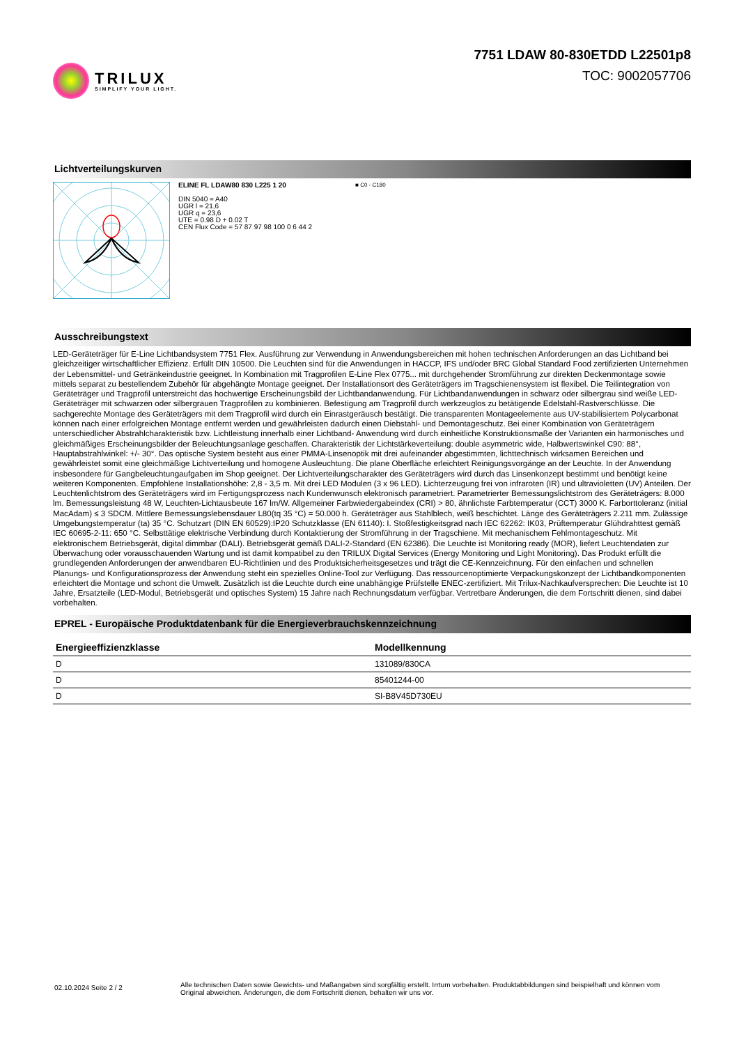TRILUX
SIMPLIFY YOUR LIGHT.
7751 LDAW 80-830ETDD L22501p8
TOC: 9002057706
Lichtverteilungskurven
ELINE FL LDAW80 830 L225 1 20
DIN 5040 = A40
UGR l = 21,6
UGR q = 23,6
UTE = 0.98 D + 0.02 T
CEN Flux Code = 57 87 97 98 100 0 6 44 2
■ C0 - C180
Ausschreibungstext
LED-Geräteträger für E-Line Lichtbandsystem 7751 Flex. Ausführung zur Verwendung in Anwendungsbereichen mit hohen technischen Anforderungen an das Lichtband bei gleichzeitiger wirtschaftlicher Effizienz. Erfüllt DIN 10500. Die Leuchten sind für die Anwendungen in HACCP, IFS und/oder BRC Global Standard Food zertifizierten Unternehmen der Lebensmittel- und Getränkeindustrie geeignet. In Kombination mit Tragprofilen E-Line Flex 0775... mit durchgehender Stromführung zur direkten Deckenmontage sowie mittels separat zu bestellendem Zubehör für abgehängte Montage geeignet. Der Installationsort des Geräteträgers im Tragschienensystem ist flexibel. Die Teilintegration von Geräteträger und Tragprofil unterstreicht das hochwertige Erscheinungsbild der Lichtbandanwendung. Für Lichtbandanwendungen in schwarz oder silbergrau sind weiße LED-Geräteträger mit schwarzen oder silbergrauen Tragprofilen zu kombinieren. Befestigung am Tragprofil durch werkzeuglos zu betätigende Edelstahl-Rastverschlüsse. Die sachgerechte Montage des Geräteträgers mit dem Tragprofil wird durch ein Einrastgeräusch bestätigt. Die transparenten Montageelemente aus UV-stabilisiertem Polycarbonat können nach einer erfolgreichen Montage entfernt werden und gewährleisten dadurch einen Diebstahl- und Demontageschutz. Bei einer Kombination von Geräteträgern unterschiedlicher Abstrahlcharakteristik bzw. Lichtleistung innerhalb einer Lichtband- Anwendung wird durch einheitliche Konstruktionsmaße der Varianten ein harmonisches und gleichmäßiges Erscheinungsbilder der Beleuchtungsanlage geschaffen. Charakteristik der Lichtstärkeverteilung: double asymmetric wide, Halbwertswinkel C90: 88°, Hauptabstrahlwinkel: +/- 30°. Das optische System besteht aus einer PMMA-Linsenoptik mit drei aufeinander abgestimmten, lichttechnisch wirksamen Bereichen und gewährleistet somit eine gleichmäßige Lichtverteilung und homogene Ausleuchtung. Die plane Oberfläche erleichtert Reinigungsvorgänge an der Leuchte. In der Anwendung insbesondere für Gangbeleuchtungaufgaben im Shop geeignet. Der Lichtverteilungscharakter des Geräteträgers wird durch das Linsenkonzept bestimmt und benötigt keine weiteren Komponenten. Empfohlene Installationshöhe: 2,8 - 3,5 m. Mit drei LED Modulen (3 x 96 LED). Lichterzeugung frei von infraroten (IR) und ultravioletten (UV) Anteilen. Der Leuchtenlichtstrom des Geräteträgers wird im Fertigungsprozess nach Kundenwunsch elektronisch parametriert. Parametrierter Bemessungslichtstrom des Geräteträgers: 8.000 lm. Bemessungsleistung 48 W, Leuchten-Lichtausbeute 167 lm/W. Allgemeiner Farbwiedergabeindex (CRI) > 80, ähnlichste Farbtemperatur (CCT) 3000 K. Farborttoleranz (initial MacAdam) ≤ 3 SDCM. Mittlere Bemessungslebensdauer L80(tq 35 °C) = 50.000 h. Geräteträger aus Stahlblech, weiß beschichtet. Länge des Geräteträgers 2.211 mm. Zulässige Umgebungstemperatur (ta) 35 °C. Schutzart (DIN EN 60529):IP20 Schutzklasse (EN 61140): I. Stoßfestigkeitsgrad nach IEC 62262: IK03, Prüftemperatur Glühdrahttest gemäß IEC 60695-2-11: 650 °C. Selbsttätige elektrische Verbindung durch Kontaktierung der Stromführung in der Tragschiene. Mit mechanischem Fehlmontageschutz. Mit elektronischem Betriebsgerät, digital dimmbar (DALI). Betriebsgerät gemäß DALI-2-Standard (EN 62386). Die Leuchte ist Monitoring ready (MOR), liefert Leuchtendaten zur Überwachung oder vorausschauenden Wartung und ist damit kompatibel zu den TRILUX Digital Services (Energy Monitoring und Light Monitoring). Das Produkt erfüllt die grundlegenden Anforderungen der anwendbaren EU-Richtlinien und des Produktsicherheitsgesetzes und trägt die CE-Kennzeichnung. Für den einfachen und schnellen Planungs- und Konfigurationsprozess der Anwendung steht ein spezielles Online-Tool zur Verfügung. Das ressourcenoptimierte Verpackungskonzept der Lichtbandkomponenten erleichtert die Montage und schont die Umwelt. Zusätzlich ist die Leuchte durch eine unabhängige Prüfstelle ENEC-zertifiziert. Mit Trilux-Nachkaufversprechen: Die Leuchte ist 10 Jahre, Ersatzteile (LED-Modul, Betriebsgerät und optisches System) 15 Jahre nach Rechnungsdatum verfügbar. Vertretbare Änderungen, die dem Fortschritt dienen, sind dabei vorbehalten.
EPREL - Europäische Produktdatenbank für die Energieverbrauchskennzeichnung
| Energieeffizienzklasse | Modellkennung |
| --- | --- |
| D | 131089/830CA |
| D | 85401244-00 |
| D | SI-B8V45D730EU |
02.10.2024 Seite 2 / 2
Alle technischen Daten sowie Gewichts- und Maßangaben sind sorgfältig erstellt. Irrtum vorbehalten. Produktabbildungen sind beispielhaft und können vom Original abweichen. Änderungen, die dem Fortschritt dienen, behalten wir uns vor.